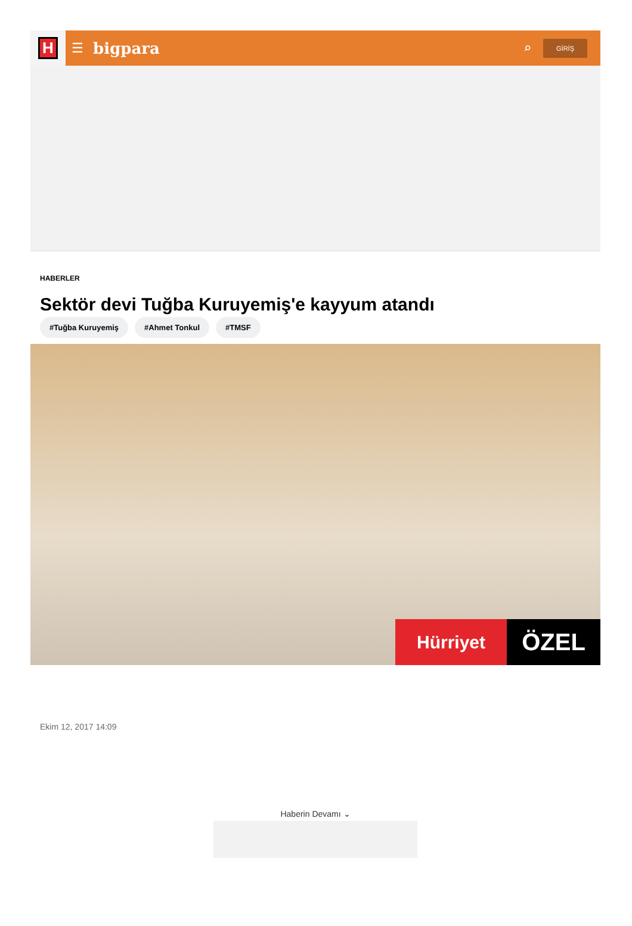H
☰ bigpara ⌕ GİRİŞ
HABERLER
Sektör devi Tuğba Kuruyemiş'e kayyum atandı
#Tuğba Kuruyemiş #Ahmet Tonkul #TMSF
Hürriyet
ÖZEL
Ekim 12, 2017 14:09
Haberin Devamı ⌄